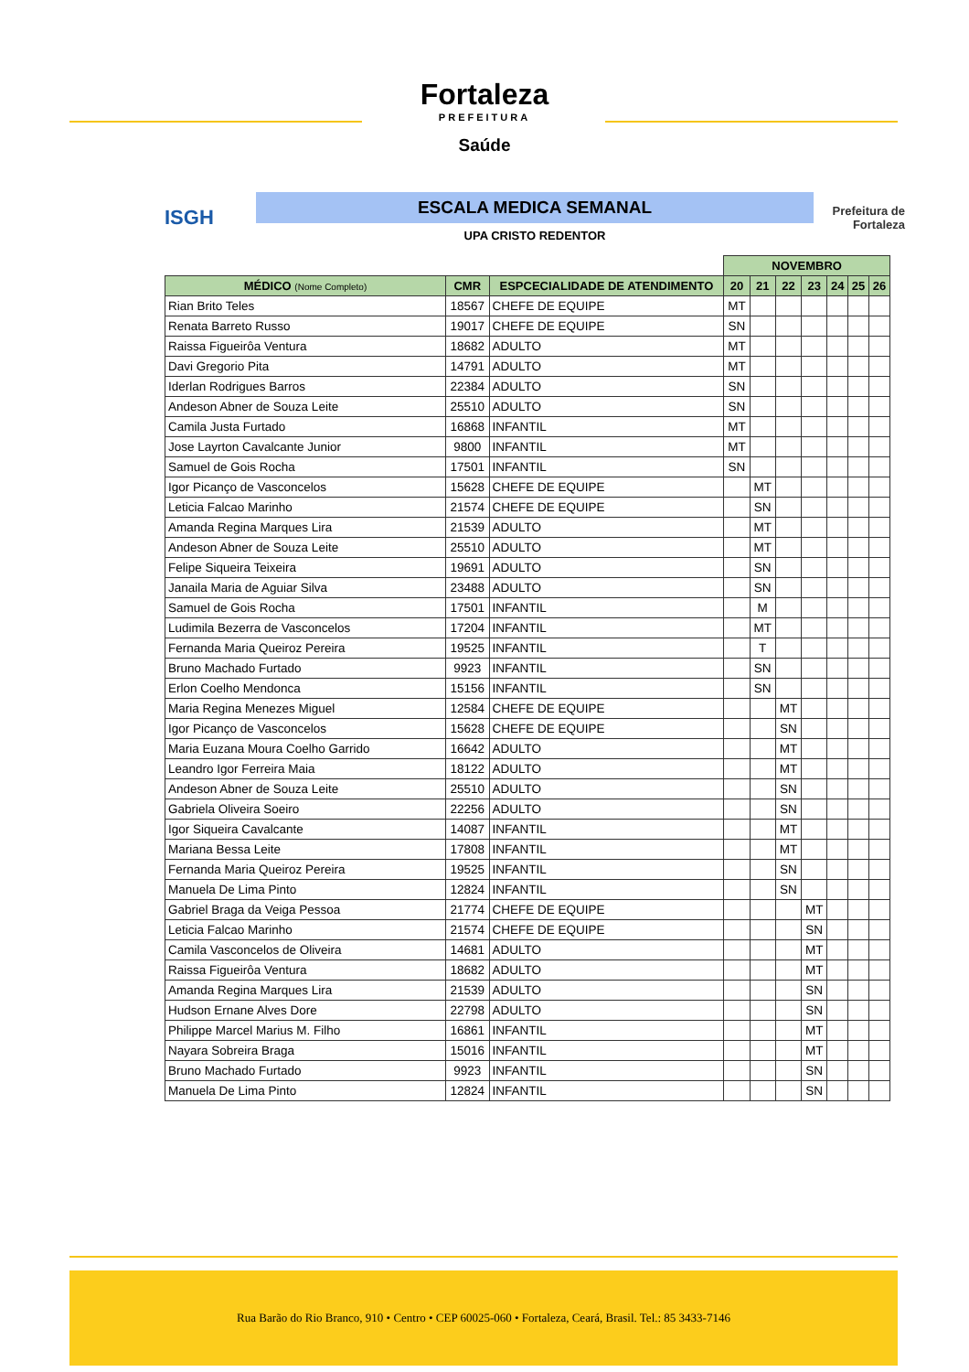Fortaleza
PREFEITURA
Saúde
ISGH
ESCALA MEDICA SEMANAL
UPA CRISTO REDENTOR
Prefeitura de Fortaleza
| | | | NOVEMBRO | | | | | | |
| --- | --- | --- | --- | --- | --- | --- | --- | --- | --- |
| MÉDICO (Nome Completo) | CMR | ESPCECIALIDADE DE ATENDIMENTO | 20 | 21 | 22 | 23 | 24 | 25 | 26 |
| Rian Brito Teles | 18567 | CHEFE DE EQUIPE | MT | | | | | | |
| Renata Barreto Russo | 19017 | CHEFE DE EQUIPE | SN | | | | | | |
| Raissa Figueirôa Ventura | 18682 | ADULTO | MT | | | | | | |
| Davi Gregorio Pita | 14791 | ADULTO | MT | | | | | | |
| Iderlan Rodrigues Barros | 22384 | ADULTO | SN | | | | | | |
| Andeson Abner de Souza Leite | 25510 | ADULTO | SN | | | | | | |
| Camila Justa Furtado | 16868 | INFANTIL | MT | | | | | | |
| Jose Layrton Cavalcante Junior | 9800 | INFANTIL | MT | | | | | | |
| Samuel de Gois Rocha | 17501 | INFANTIL | SN | | | | | | |
| Igor Picanço de Vasconcelos | 15628 | CHEFE DE EQUIPE | | MT | | | | | |
| Leticia Falcao Marinho | 21574 | CHEFE DE EQUIPE | | SN | | | | | |
| Amanda Regina Marques Lira | 21539 | ADULTO | | MT | | | | | |
| Andeson Abner de Souza Leite | 25510 | ADULTO | | MT | | | | | |
| Felipe Siqueira Teixeira | 19691 | ADULTO | | SN | | | | | |
| Janaila Maria de Aguiar Silva | 23488 | ADULTO | | SN | | | | | |
| Samuel de Gois Rocha | 17501 | INFANTIL | | M | | | | | |
| Ludimila Bezerra de Vasconcelos | 17204 | INFANTIL | | MT | | | | | |
| Fernanda Maria Queiroz Pereira | 19525 | INFANTIL | | T | | | | | |
| Bruno Machado Furtado | 9923 | INFANTIL | | SN | | | | | |
| Erlon Coelho Mendonca | 15156 | INFANTIL | | SN | | | | | |
| Maria Regina Menezes Miguel | 12584 | CHEFE DE EQUIPE | | | MT | | | | |
| Igor Picanço de Vasconcelos | 15628 | CHEFE DE EQUIPE | | | SN | | | | |
| Maria Euzana Moura Coelho Garrido | 16642 | ADULTO | | | MT | | | | |
| Leandro Igor Ferreira Maia | 18122 | ADULTO | | | MT | | | | |
| Andeson Abner de Souza Leite | 25510 | ADULTO | | | SN | | | | |
| Gabriela Oliveira Soeiro | 22256 | ADULTO | | | SN | | | | |
| Igor Siqueira Cavalcante | 14087 | INFANTIL | | | MT | | | | |
| Mariana Bessa Leite | 17808 | INFANTIL | | | MT | | | | |
| Fernanda Maria Queiroz Pereira | 19525 | INFANTIL | | | SN | | | | |
| Manuela De Lima Pinto | 12824 | INFANTIL | | | SN | | | | |
| Gabriel Braga da Veiga Pessoa | 21774 | CHEFE DE EQUIPE | | | | MT | | | |
| Leticia Falcao Marinho | 21574 | CHEFE DE EQUIPE | | | | SN | | | |
| Camila Vasconcelos de Oliveira | 14681 | ADULTO | | | | MT | | | |
| Raissa Figueirôa Ventura | 18682 | ADULTO | | | | MT | | | |
| Amanda Regina Marques Lira | 21539 | ADULTO | | | | SN | | | |
| Hudson Ernane Alves Dore | 22798 | ADULTO | | | | SN | | | |
| Philippe Marcel Marius M. Filho | 16861 | INFANTIL | | | | MT | | | |
| Nayara Sobreira Braga | 15016 | INFANTIL | | | | MT | | | |
| Bruno Machado Furtado | 9923 | INFANTIL | | | | SN | | | |
| Manuela De Lima Pinto | 12824 | INFANTIL | | | | SN | | | |
Rua Barão do Rio Branco, 910 • Centro • CEP 60025-060 • Fortaleza, Ceará, Brasil. Tel.: 85 3433-7146